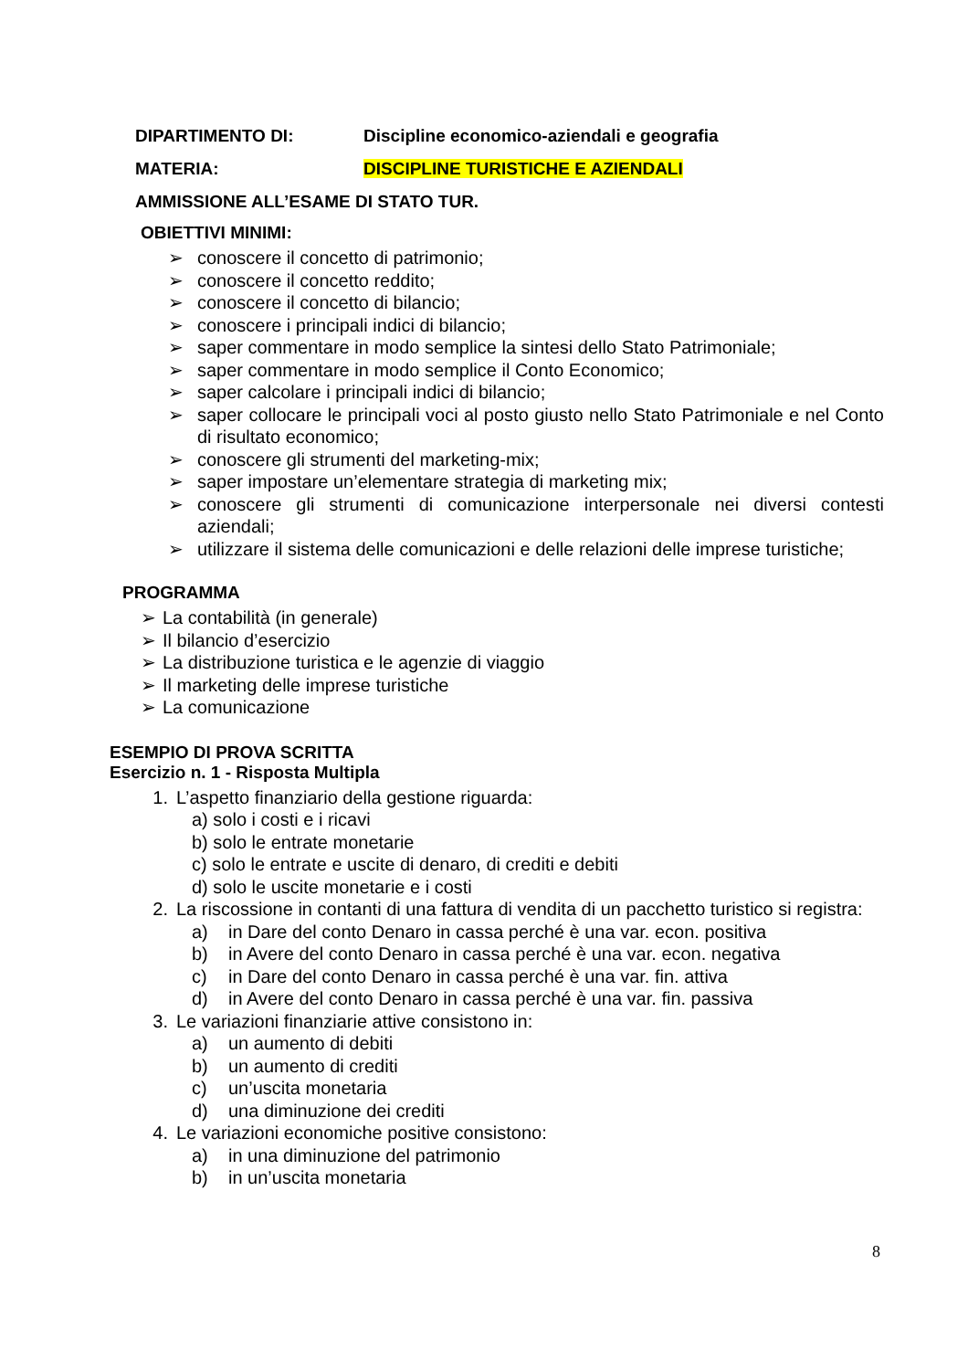DIPARTIMENTO DI: Discipline economico-aziendali e geografia
MATERIA: DISCIPLINE TURISTICHE E AZIENDALI
AMMISSIONE ALL’ESAME DI STATO TUR.
OBIETTIVI MINIMI:
➢ conoscere il concetto di patrimonio;
➢ conoscere il concetto reddito;
➢ conoscere il concetto di bilancio;
➢ conoscere i principali indici di bilancio;
➢ saper commentare in modo semplice la sintesi dello Stato Patrimoniale;
➢ saper commentare in modo semplice il Conto Economico;
➢ saper calcolare i principali indici di bilancio;
➢ saper collocare le principali voci al posto giusto nello Stato Patrimoniale e nel Conto di risultato economico;
➢ conoscere gli strumenti del marketing-mix;
➢ saper impostare un’elementare strategia di marketing mix;
➢ conoscere gli strumenti di comunicazione interpersonale nei diversi contesti aziendali;
➢ utilizzare il sistema delle comunicazioni e delle relazioni delle imprese turistiche;
PROGRAMMA
➢ La contabilità (in generale)
➢ Il bilancio d’esercizio
➢ La distribuzione turistica e le agenzie di viaggio
➢ Il marketing delle imprese turistiche
➢ La comunicazione
ESEMPIO DI PROVA SCRITTA
Esercizio n. 1 - Risposta Multipla
1. L’aspetto finanziario della gestione riguarda:
a) solo i costi e i ricavi
b) solo le entrate monetarie
c) solo le entrate e uscite di denaro, di crediti e debiti
d) solo le uscite monetarie e i costi
2. La riscossione in contanti di una fattura di vendita di un pacchetto turistico si registra:
a) in Dare del conto Denaro in cassa perché è una var. econ. positiva
b) in Avere del conto Denaro in cassa perché è una var. econ. negativa
c) in Dare del conto Denaro in cassa perché è una var. fin. attiva
d) in Avere del conto Denaro in cassa perché è una var. fin. passiva
3. Le variazioni finanziarie attive consistono in:
a) un aumento di debiti
b) un aumento di crediti
c) un’uscita monetaria
d) una diminuzione dei crediti
4. Le variazioni economiche positive consistono:
a) in una diminuzione del patrimonio
b) in un’uscita monetaria
8